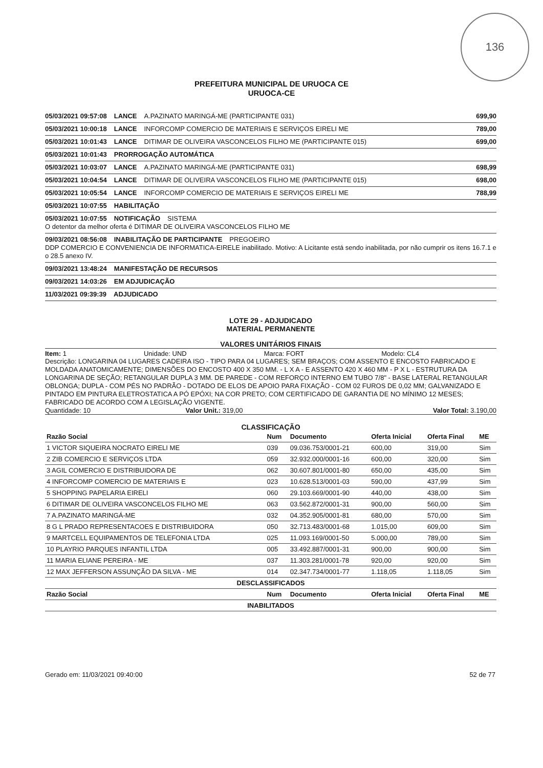136
PREFEITURA MUNICIPAL DE URUOCA CE
URUOCA-CE
05/03/2021 09:57:08 LANCE A.PAZINATO MARINGÁ-ME (PARTICIPANTE 031) 699,90
05/03/2021 10:00:18 LANCE INFORCOMP COMERCIO DE MATERIAIS E SERVIÇOS EIRELI ME 789,00
05/03/2021 10:01:43 LANCE DITIMAR DE OLIVEIRA VASCONCELOS FILHO ME (PARTICIPANTE 015) 699,00
05/03/2021 10:01:43 PRORROGAÇÃO AUTOMÁTICA
05/03/2021 10:03:07 LANCE A.PAZINATO MARINGÁ-ME (PARTICIPANTE 031) 698,99
05/03/2021 10:04:54 LANCE DITIMAR DE OLIVEIRA VASCONCELOS FILHO ME (PARTICIPANTE 015) 698,00
05/03/2021 10:05:54 LANCE INFORCOMP COMERCIO DE MATERIAIS E SERVIÇOS EIRELI ME 788,99
05/03/2021 10:07:55 HABILITAÇÃO
05/03/2021 10:07:55 NOTIFICAÇÃO SISTEMA
O detentor da melhor oferta é DITIMAR DE OLIVEIRA VASCONCELOS FILHO ME
09/03/2021 08:56:08 INABILITAÇÃO DE PARTICIPANTE PREGOEIRO
DDP COMERCIO E CONVENIENCIA DE INFORMATICA-EIRELE inabilitado. Motivo: A Licitante está sendo inabilitada, por não cumprir os itens 16.7.1 e o 28.5 anexo IV.
09/03/2021 13:48:24 MANIFESTAÇÃO DE RECURSOS
09/03/2021 14:03:26 EM ADJUDICAÇÃO
11/03/2021 09:39:39 ADJUDICADO
LOTE 29 - ADJUDICADO
MATERIAL PERMANENTE
VALORES UNITÁRIOS FINAIS
Item: 1 Unidade: UND Marca: FORT Modelo: CL4
Descrição: LONGARINA 04 LUGARES CADEIRA ISO - TIPO PARA 04 LUGARES; SEM BRAÇOS; COM ASSENTO E ENCOSTO FABRICADO E MOLDADA ANATOMICAMENTE; DIMENSÕES DO ENCOSTO 400 X 350 MM. - L X A - E ASSENTO 420 X 460 MM - P X L - ESTRUTURA DA LONGARINA DE SEÇÃO; RETANGULAR DUPLA 3 MM. DE PAREDE - COM REFORÇO INTERNO EM TUBO 7/8" - BASE LATERAL RETANGULAR OBLONGA; DUPLA - COM PÉS NO PADRÃO - DOTADO DE ELOS DE APOIO PARA FIXAÇÃO - COM 02 FUROS DE 0,02 MM; GALVANIZADO E PINTADO EM PINTURA ELETROSTATICA A PÓ EPÓXI; NA COR PRETO; COM CERTIFICADO DE GARANTIA DE NO MÍNIMO 12 MESES; FABRICADO DE ACORDO COM A LEGISLAÇÃO VIGENTE.
Quantidade: 10 Valor Unit.: 319,00 Valor Total: 3.190,00
CLASSIFICAÇÃO
| Razão Social | Num | Documento | Oferta Inicial | Oferta Final | ME |
| --- | --- | --- | --- | --- | --- |
| 1 VICTOR SIQUEIRA NOCRATO EIRELI ME | 039 | 09.036.753/0001-21 | 600,00 | 319,00 | Sim |
| 2 ZIB COMERCIO E SERVIÇOS LTDA | 059 | 32.932.000/0001-16 | 600,00 | 320,00 | Sim |
| 3 AGIL COMERCIO E DISTRIBUIDORA DE | 062 | 30.607.801/0001-80 | 650,00 | 435,00 | Sim |
| 4 INFORCOMP COMERCIO DE MATERIAIS E | 023 | 10.628.513/0001-03 | 590,00 | 437,99 | Sim |
| 5 SHOPPING PAPELARIA EIRELI | 060 | 29.103.669/0001-90 | 440,00 | 438,00 | Sim |
| 6 DITIMAR DE OLIVEIRA VASCONCELOS FILHO ME | 063 | 03.562.872/0001-31 | 900,00 | 560,00 | Sim |
| 7 A.PAZINATO MARINGÁ-ME | 032 | 04.352.905/0001-81 | 680,00 | 570,00 | Sim |
| 8 G L PRADO REPRESENTACOES E DISTRIBUIDORA | 050 | 32.713.483/0001-68 | 1.015,00 | 609,00 | Sim |
| 9 MARTCELL EQUIPAMENTOS DE TELEFONIA LTDA | 025 | 11.093.169/0001-50 | 5.000,00 | 789,00 | Sim |
| 10 PLAYRIO PARQUES INFANTIL LTDA | 005 | 33.492.887/0001-31 | 900,00 | 900,00 | Sim |
| 11 MARIA ELIANE PEREIRA - ME | 037 | 11.303.281/0001-78 | 920,00 | 920,00 | Sim |
| 12 MAX JEFFERSON ASSUNÇÃO DA SILVA - ME | 014 | 02.347.734/0001-77 | 1.118,05 | 1.118,05 | Sim |
| DESCLASSIFICADOS | | | | | |
| Razão Social | Num | Documento | Oferta Inicial | Oferta Final | ME |
| INABILITADOS | | | | | |
Gerado em: 11/03/2021 09:40:00 52 de 77